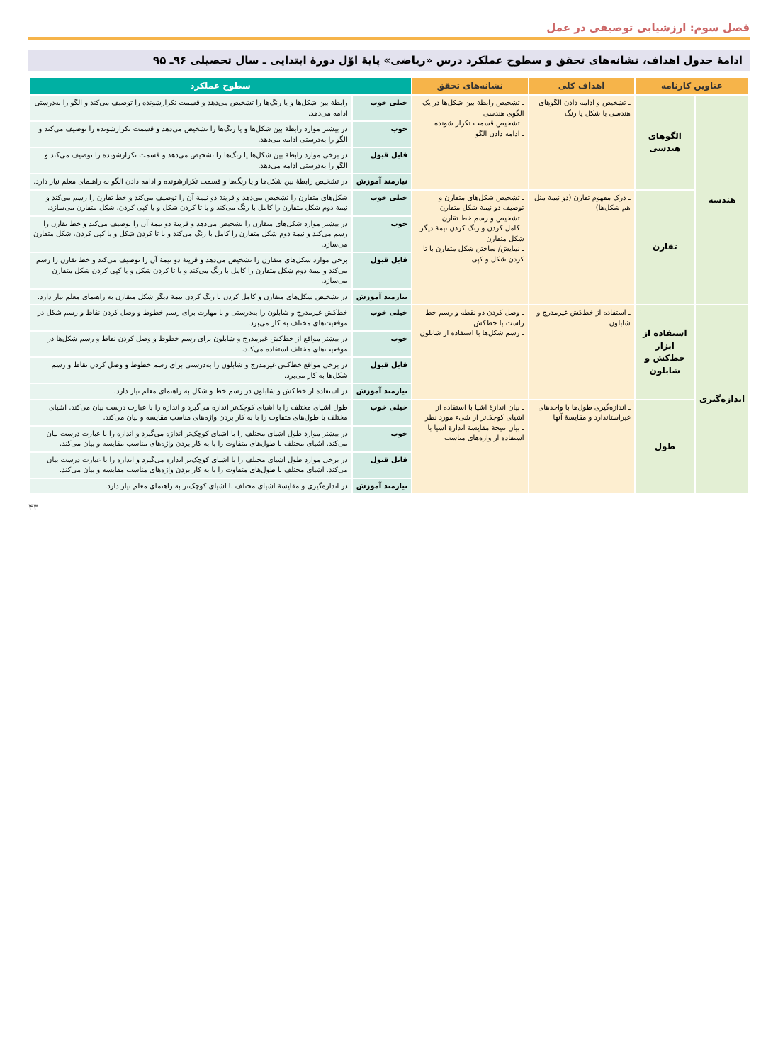فصل سوم: ارزشیابی توصیفی در عمل
ادامهٔ جدول اهداف، نشانه‌های تحقق و سطوح عملکرد درس «ریاضی» پایهٔ اوّل دورهٔ ابتدایی ـ سال تحصیلی ۹۶ـ ۹۵
| عناوین کارنامه | | اهداف کلی | نشانه‌های تحقق | سطوح عملکرد | |
| --- | --- | --- | --- | --- | --- |
| هندسه | الگوهای هندسی | ـ تشخیص و ادامه دادن الگوهای هندسی با شکل یا رنگ | ـ تشخیص رابطهٔ بین شکل‌ها در یک الگوی هندسی ـ تشخیص قسمت تکرار شونده ـ ادامه دادن الگو | خیلی خوب | رابطهٔ بین شکل‌ها و یا رنگ‌ها را تشخیص می‌دهد و قسمت تکرارشونده را توصیف می‌کند و الگو را به‌درستی ادامه می‌دهد. |
| | | | | خوب | در بیشتر موارد رابطهٔ بین شکل‌ها و یا رنگ‌ها را تشخیص می‌دهد و قسمت تکرارشونده را توصیف می‌کند و الگو را به‌درستی ادامه می‌دهد. |
| | | | | قابل قبول | در برخی موارد رابطهٔ بین شکل‌ها یا رنگ‌ها را تشخیص می‌دهد و قسمت تکرارشونده را توصیف می‌کند و الگو را به‌درستی ادامه می‌دهد. |
| | | | | نیازمند آموزش | در تشخیص رابطهٔ بین شکل‌ها و یا رنگ‌ها و قسمت تکرارشونده و ادامه دادن الگو به راهنمای معلم نیاز دارد. |
| | تقارن | ـ درک مفهوم تقارن (دو نیمهٔ مثل هم شکل‌ها) | ـ تشخیص شکل‌های متقارن و توصیف دو نیمهٔ شکل متقارن ـ تشخیص و رسم خط تقارن ـ کامل کردن و رنگ کردن نیمهٔ دیگر شکل متقارن ـ نمایش/ ساختن شکل متقارن با تا کردن شکل و کپی | خیلی خوب | شکل‌های متقارن را تشخیص می‌دهد و قرینهٔ دو نیمهٔ آن را توصیف می‌کند و خط تقارن را رسم می‌کند و نیمهٔ دوم شکل متقارن را کامل با رنگ می‌کند و با تا کردن شکل و یا کپی کردن، شکل متقارن می‌سازد. |
| | | | | خوب | در بیشتر موارد شکل‌های متقارن را تشخیص می‌دهد و قرینهٔ دو نیمهٔ آن را توصیف می‌کند و خط تقارن را رسم می‌کند و نیمهٔ دوم شکل متقارن را کامل با رنگ می‌کند و با تا کردن شکل و یا کپی کردن، شکل متقارن می‌سازد. |
| | | | | قابل قبول | برخی موارد شکل‌های متقارن را تشخیص می‌دهد و قرینهٔ دو نیمهٔ آن را توصیف می‌کند و خط تقارن را رسم می‌کند و نیمهٔ دوم شکل متقارن را کامل با رنگ می‌کند و با تا کردن شکل و یا کپی کردن شکل متقارن می‌سازد. |
| | | | | نیازمند آموزش | در تشخیص شکل‌های متقارن و کامل کردن با رنگ کردن نیمهٔ دیگر شکل متقارن به راهنمای معلم نیاز دارد. |
| اندازه‌گیری | استفاده از ابزار خط‌کش و شابلون | ـ استفاده از خط‌کش غیرمدرج و شابلون | ـ وصل کردن دو نقطه و رسم خط راست با خط‌کش ـ رسم شکل‌ها با استفاده از شابلون | خیلی خوب | خط‌کش غیرمدرج و شابلون را به‌درستی و با مهارت برای رسم خطوط و وصل کردن نقاط و رسم شکل در موقعیت‌های مختلف به کار می‌برد. |
| | | | | خوب | در بیشتر مواقع از خط‌کش غیرمدرج و شابلون برای رسم خطوط و وصل کردن نقاط و رسم شکل‌ها در موقعیت‌های مختلف استفاده می‌کند. |
| | | | | قابل قبول | در برخی مواقع خط‌کش غیرمدرج و شابلون را به‌درستی برای رسم خطوط و وصل کردن نقاط و رسم شکل‌ها به کار می‌برد. |
| | | | | نیازمند آموزش | در استفاده از خط‌کش و شابلون در رسم خط و شکل به راهنمای معلم نیاز دارد. |
| | طول | ـ اندازه‌گیری طول‌ها با واحدهای غیراستاندارد و مقایسهٔ آنها | ـ بیان اندازهٔ اشیا با استفاده از اشیای کوچک‌تر از شیء مورد نظر ـ بیان نتیجهٔ مقایسهٔ اندازهٔ اشیا با استفاده از واژه‌های مناسب | خیلی خوب | طول اشیای مختلف را با اشیای کوچک‌تر اندازه می‌گیرد و اندازه را با عبارت درست بیان می‌کند. اشیای مختلف با طول‌های متفاوت را با به کار بردن واژه‌های مناسب مقایسه و بیان می‌کند. |
| | | | | خوب | در بیشتر موارد طول اشیای مختلف را با اشیای کوچک‌تر اندازه می‌گیرد و اندازه را با عبارت درست بیان می‌کند. اشیای مختلف با طول‌های متفاوت را با به کار بردن واژه‌های مناسب مقایسه و بیان می‌کند. |
| | | | | قابل قبول | در برخی موارد طول اشیای مختلف را با اشیای کوچک‌تر اندازه می‌گیرد و اندازه را با عبارت درست بیان می‌کند. اشیای مختلف با طول‌های متفاوت را با به کار بردن واژه‌های مناسب مقایسه و بیان می‌کند. |
| | | | | نیازمند آموزش | در اندازه‌گیری و مقایسهٔ اشیای مختلف با اشیای کوچک‌تر به راهنمای معلم نیاز دارد. |
۴۳